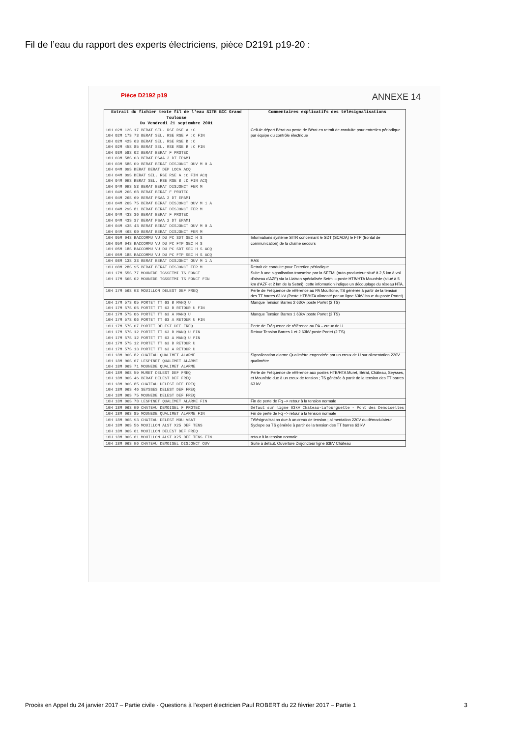Fil de l’eau du rapport des experts électriciens, pièce D2191 p19-20 :
Pièce D2192 p19 ANNEXE 14
| Extrait du fichier texte fil de l'eau SITR BCC Grand Toulouse Du Vendredi 21 septembre 2001 | Commentaires explicatifs des télésignalisations |
| --- | --- |
| 10H 02M 12S 17 BERAT SEL. RSE RSE A :C 10H 02M 17S 73 BERAT SEL. RSE RSE A :C FIN 10H 02M 42S 63 BERAT SEL. RSE RSE B :C 10H 02M 45S 85 BERAT SEL. RSE RSE B :C FIN 10H 03M 58S 02 BERAT BERAT F PROTEC 10H 03M 58S 03 BERAT PSAA 2 DT EPAMI 10H 03M 58S 09 BERAT BERAT DISJONCT OUV M 0 A 10H 04M 09S BERAT BERAT DEP LOCA ACQ 10H 04M 09S BERAT SEL. RSE RSE A :C FIN ACQ 10H 04M 09S BERAT SEL. RSE RSE B :C FIN ACQ 10H 04M 09S 53 BERAT BERAT DISJONCT FER M 10H 04M 26S 68 BERAT BERAT F PROTEC 10H 04M 26S 69 BERAT PSAA 2 DT EPAMI 10H 04M 26S 75 BERAT BERAT DISJONCT OUV M 1 A 10H 04M 29S 81 BERAT BERAT DISJONCT FER M 10H 04M 43S 36 BERAT BERAT F PROTEC 10H 04M 43S 37 BERAT PSAA 2 DT EPAMI 10H 04M 43S 43 BERAT BERAT DISJONCT OUV M 0 A 10H 04M 46S 00 BERAT BERAT DISJONCT FER M | Cellule départ Bérat au poste de Bérat en retrait de conduite pour entretien périodique par équipe du contrôle électrique |
| 10H 05M 04S BACCOMMU VU DU PC SDT SEC H S 10H 05M 04S BACCOMMU VU DU PC FTP SEC H S 10H 05M 18S BACCOMMU VU DU PC SDT SEC H S ACQ 10H 05M 18S BACCOMMU VU DU PC FTP SEC H S ACQ | Informations système SITR concernant le SDT (SCADA) le FTP (frontal de communication) de la chaîne secours |
| 10H 08M 13S 33 BERAT BERAT DISJONCT OUV M 1 A | RAS |
| 10H 08M 28S 95 BERAT BERAT DISJONCT FER M | Retrait de conduite pour Entretien périodique |
| 10H 17M 55S 77 MOUNEDE TGSSETMI TS FONCT 10H 17M 56S 02 MOUNEDE TGSSETMI TS FONCT FIN | Suite à une signalisation transmise par la SETMI (auto-producteur situé à 2,5 km à vol d'oiseau d'AZF) via la Liaison spécialisée Setmi – poste HTB/HTA Mounède (situé à 5 km d'AZF et 2 km de la Setmi), cette information indique un découplage du réseau HTA. |
| 10H 17M 56S 93 MOUILLON DELEST DEF FREQ | Perte de Fréquence de référence au PA Mouillone, TS générée à partir de la tension des TT barres 63 kV (Poste HTB/HTA alimenté par un ligne 63kV issue du poste Portet) |
| 10H 17M 57S 05 PORTET TT 63 B MANQ U 10H 17M 57S 05 PORTET TT 63 B RETOUR U FIN | Manque Tension Barres 2 63kV poste Portet (2 TS) |
| 10H 17M 57S 06 PORTET TT 63 A MANQ U 10H 17M 57S 06 PORTET TT 63 A RETOUR U FIN | Manque Tension Barres 1 63kV poste Portet (2 TS) |
| 10H 17M 57S 07 PORTET DELEST DEF FREQ | Perte de Fréquence de référence au PA – creux de U |
| 10H 17M 57S 12 PORTET TT 63 B MANQ U FIN 10H 17M 57S 12 PORTET TT 63 A MANQ U FIN 10H 17M 57S 12 PORTET TT 63 B RETOUR U 10H 17M 57S 13 PORTET TT 63 A RETOUR U | Retour Tension Barres 1 et 2 63kV poste Portet (2 TS) |
| 10H 18M 06S 82 CHATEAU QUALIMET ALARME 10H 18M 06S 67 LESPINET QUALIMET ALARME 10H 18M 06S 71 MOUNEDE QUALIMET ALARME | Signaliasation alarme Qualimètre engendrée par un creux de U sur alimentation 220V qualimètre |
| 10H 18M 06S 59 MURET DELEST DEF FREQ 10H 18M 06S 46 BERAT DELEST DEF FREQ 10H 18M 06S 85 CHATEAU DELEST DEF FREQ 10H 18M 06S 46 SEYSSES DELEST DEF FREQ 10H 18M 06S 75 MOUNEDE DELEST DEF FREQ | Perte de Fréquence de référence aux postes HTB/HTA Muret, Bérat, Château, Seysses, et Mounède due à un creux de tension ; TS générée à partir de la tension des TT barres 63 kV |
| 10H 18M 06S 78 LESPINET QUALIMET ALARME FIN | Fin de perte de Fq –> retour à la tension normale |
| 10H 18M 06S 90 CHATEAU DEMOISEL F PROTEC | Défaut sur ligne 63kV Château-Lafourguette - Pont des Demoiselles |
| 10H 18M 06S 85 MOUNEDE QUALIMET ALARME FIN | Fin de perte de Fq –> retour à la tension normale |
| 10H 18M 06S 93 CHATEAU DELEST MOU VSAT 10H 18M 06S 56 MOUILLON ALST X25 DEF TENS 10H 18M 06S 61 MOUILLON DELEST DEF FREQ | Télésignalisation due à un creux de tension ; alimentation 220V du démodulateur Syclope ou TS générée à partir de la tension des TT barres 63 kV |
| 10H 18M 06S 61 MOUILLON ALST X25 DEF TENS FIN | retour à la tension normale |
| 10H 18M 06S 96 CHATEAU DEMOISEL DISJONCT OUV | Suite à défaut, Ouverture Disjoncteur ligne 63kV Château |
Procès en Appel du 24 janvier 2017 – Partie civile - Questions à l’expert électricien Paul ROBERT du 22 février 2017 – Partie 1 3